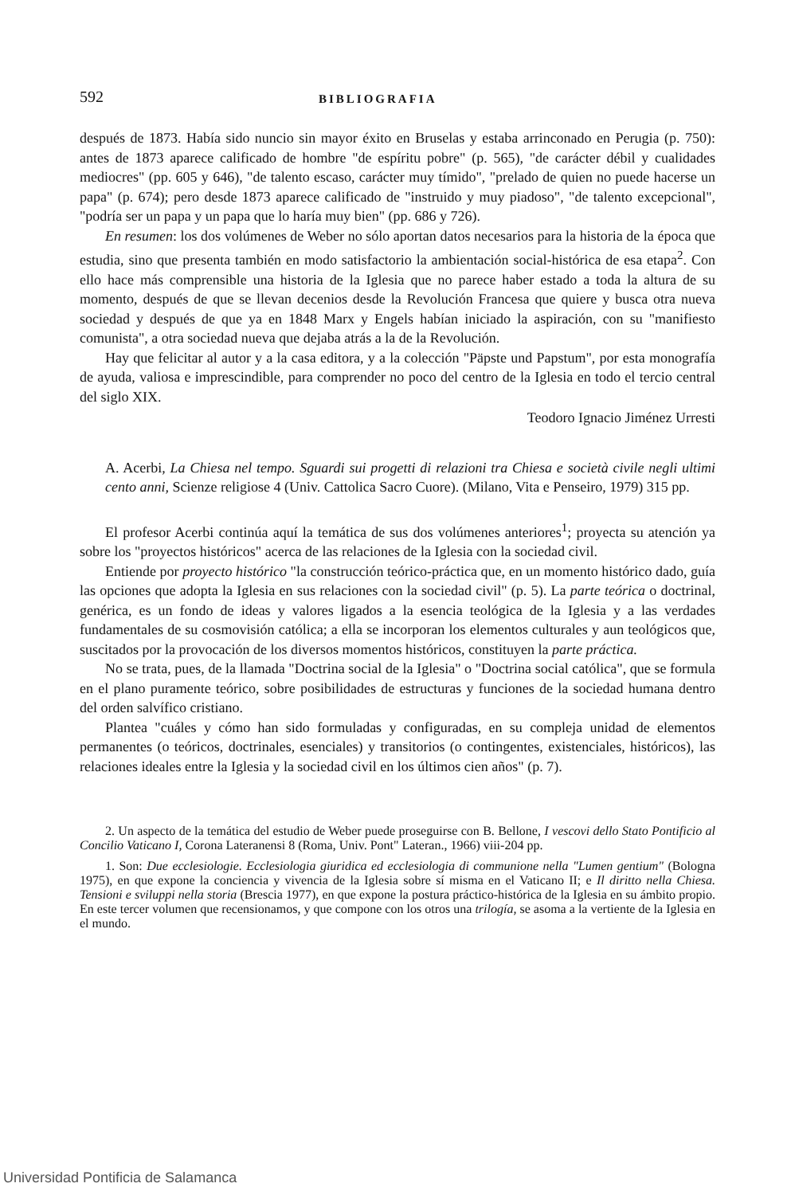592 BIBLIOGRAFIA
después de 1873. Había sido nuncio sin mayor éxito en Bruselas y estaba arrinconado en Perugia (p. 750): antes de 1873 aparece calificado de hombre "de espíritu pobre" (p. 565), "de carácter débil y cualidades mediocres" (pp. 605 y 646), "de talento escaso, carácter muy tímido", "prelado de quien no puede hacerse un papa" (p. 674); pero desde 1873 aparece calificado de "instruido y muy piadoso", "de talento excepcional", "podría ser un papa y un papa que lo haría muy bien" (pp. 686 y 726).
En resumen: los dos volúmenes de Weber no sólo aportan datos necesarios para la historia de la época que estudia, sino que presenta también en modo satisfactorio la ambientación social-histórica de esa etapa<sup>2</sup>. Con ello hace más comprensible una historia de la Iglesia que no parece haber estado a toda la altura de su momento, después de que se llevan decenios desde la Revolución Francesa que quiere y busca otra nueva sociedad y después de que ya en 1848 Marx y Engels habían iniciado la aspiración, con su "manifiesto comunista", a otra sociedad nueva que dejaba atrás a la de la Revolución.
Hay que felicitar al autor y a la casa editora, y a la colección "Päpste und Papstum", por esta monografía de ayuda, valiosa e imprescindible, para comprender no poco del centro de la Iglesia en todo el tercio central del siglo XIX.
Teodoro Ignacio Jiménez Urresti
A. Acerbi, La Chiesa nel tempo. Sguardi sui progetti di relazioni tra Chiesa e società civile negli ultimi cento anni, Scienze religiose 4 (Univ. Cattolica Sacro Cuore). (Milano, Vita e Penseiro, 1979) 315 pp.
El profesor Acerbi continúa aquí la temática de sus dos volúmenes anteriores<sup>1</sup>; proyecta su atención ya sobre los "proyectos históricos" acerca de las relaciones de la Iglesia con la sociedad civil.
Entiende por proyecto histórico "la construcción teórico-práctica que, en un momento histórico dado, guía las opciones que adopta la Iglesia en sus relaciones con la sociedad civil" (p. 5). La parte teórica o doctrinal, genérica, es un fondo de ideas y valores ligados a la esencia teológica de la Iglesia y a las verdades fundamentales de su cosmovisión católica; a ella se incorporan los elementos culturales y aun teológicos que, suscitados por la provocación de los diversos momentos históricos, constituyen la parte práctica.
No se trata, pues, de la llamada "Doctrina social de la Iglesia" o "Doctrina social católica", que se formula en el plano puramente teórico, sobre posibilidades de estructuras y funciones de la sociedad humana dentro del orden salvífico cristiano.
Plantea "cuáles y cómo han sido formuladas y configuradas, en su compleja unidad de elementos permanentes (o teóricos, doctrinales, esenciales) y transitorios (o contingentes, existenciales, históricos), las relaciones ideales entre la Iglesia y la sociedad civil en los últimos cien años" (p. 7).
2. Un aspecto de la temática del estudio de Weber puede proseguirse con B. Bellone, I vescovi dello Stato Pontificio al Concilio Vaticano I, Corona Lateranensi 8 (Roma, Univ. Pont" Lateran., 1966) viii-204 pp.
1. Son: Due ecclesiologie. Ecclesiologia giuridica ed ecclesiologia di communione nella "Lumen gentium" (Bologna 1975), en que expone la conciencia y vivencia de la Iglesia sobre sí misma en el Vaticano II; e Il diritto nella Chiesa. Tensioni e sviluppi nella storia (Brescia 1977), en que expone la postura práctico-histórica de la Iglesia en su ámbito propio. En este tercer volumen que recensionamos, y que compone con los otros una trilogía, se asoma a la vertiente de la Iglesia en el mundo.
Universidad Pontificia de Salamanca